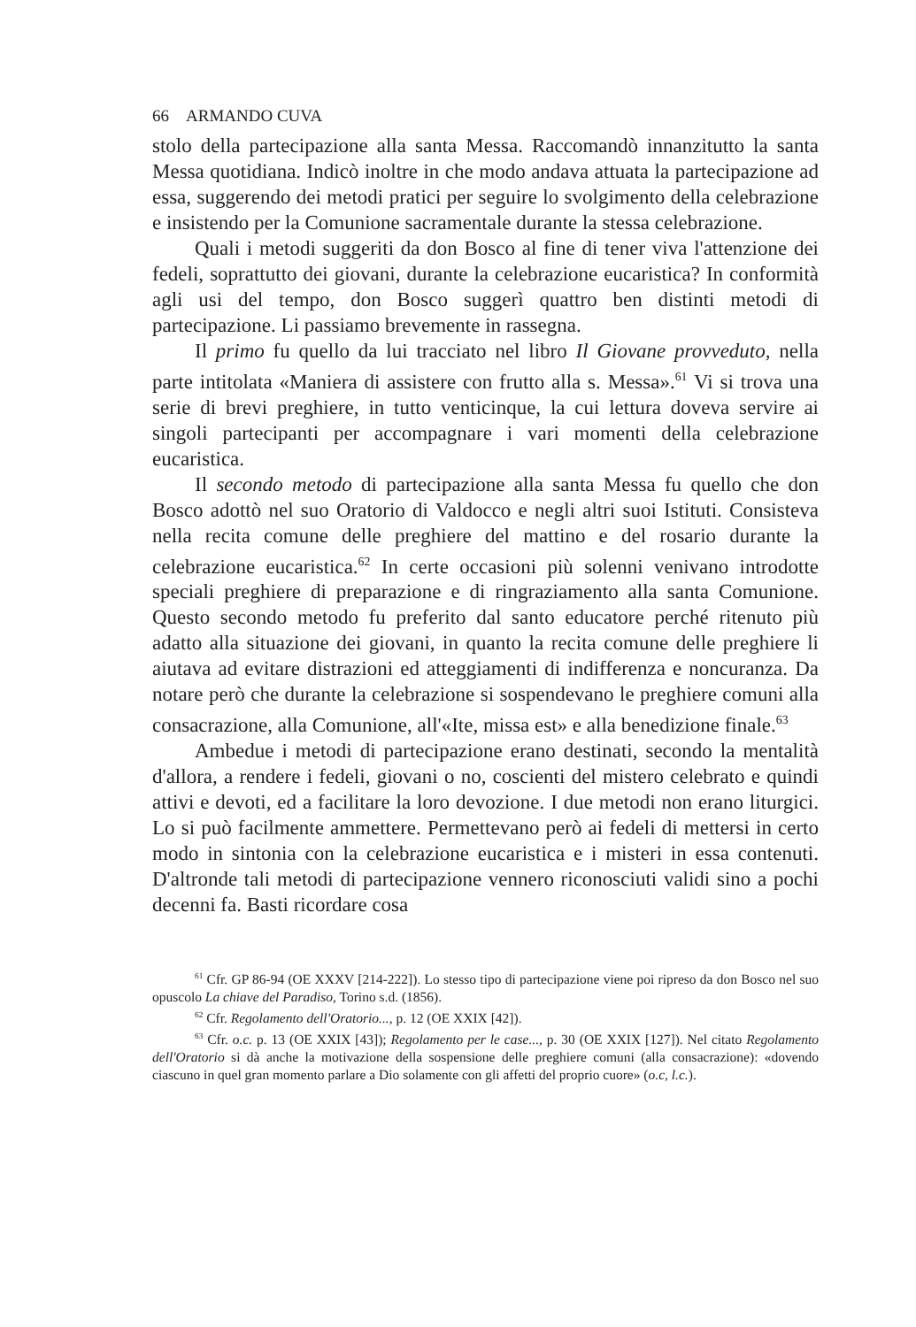66 ARMANDO CUVA
stolo della partecipazione alla santa Messa. Raccomandò innanzitutto la santa Messa quotidiana. Indicò inoltre in che modo andava attuata la partecipazione ad essa, suggerendo dei metodi pratici per seguire lo svolgimento della celebrazione e insistendo per la Comunione sacramentale durante la stessa celebrazione.
Quali i metodi suggeriti da don Bosco al fine di tener viva l'attenzione dei fedeli, soprattutto dei giovani, durante la celebrazione eucaristica? In conformità agli usi del tempo, don Bosco suggerì quattro ben distinti metodi di partecipazione. Li passiamo brevemente in rassegna.
Il primo fu quello da lui tracciato nel libro Il Giovane provveduto, nella parte intitolata «Maniera di assistere con frutto alla s. Messa».<sup>61</sup> Vi si trova una serie di brevi preghiere, in tutto venticinque, la cui lettura doveva servire ai singoli partecipanti per accompagnare i vari momenti della celebrazione eucaristica.
Il secondo metodo di partecipazione alla santa Messa fu quello che don Bosco adottò nel suo Oratorio di Valdocco e negli altri suoi Istituti. Consisteva nella recita comune delle preghiere del mattino e del rosario durante la celebrazione eucaristica.<sup>62</sup> In certe occasioni più solenni venivano introdotte speciali preghiere di preparazione e di ringraziamento alla santa Comunione. Questo secondo metodo fu preferito dal santo educatore perché ritenuto più adatto alla situazione dei giovani, in quanto la recita comune delle preghiere li aiutava ad evitare distrazioni ed atteggiamenti di indifferenza e noncuranza. Da notare però che durante la celebrazione si sospendevano le preghiere comuni alla consacrazione, alla Comunione, all'«Ite, missa est» e alla benedizione finale.<sup>63</sup>
Ambedue i metodi di partecipazione erano destinati, secondo la mentalità d'allora, a rendere i fedeli, giovani o no, coscienti del mistero celebrato e quindi attivi e devoti, ed a facilitare la loro devozione. I due metodi non erano liturgici. Lo si può facilmente ammettere. Permettevano però ai fedeli di mettersi in certo modo in sintonia con la celebrazione eucaristica e i misteri in essa contenuti. D'altronde tali metodi di partecipazione vennero riconosciuti validi sino a pochi decenni fa. Basti ricordare cosa
<sup>61</sup> Cfr. GP 86-94 (OE XXXV [214-222]). Lo stesso tipo di partecipazione viene poi ripreso da don Bosco nel suo opuscolo La chiave del Paradiso, Torino s.d. (1856).
<sup>62</sup> Cfr. Regolamento dell'Oratorio..., p. 12 (OE XXIX [42]).
<sup>63</sup> Cfr. o.c. p. 13 (OE XXIX [43]); Regolamento per le case..., p. 30 (OE XXIX [127]). Nel citato Regolamento dell'Oratorio si dà anche la motivazione della sospensione delle preghiere comuni (alla consacrazione): «dovendo ciascuno in quel gran momento parlare a Dio solamente con gli affetti del proprio cuore» (o.c, l.c.).